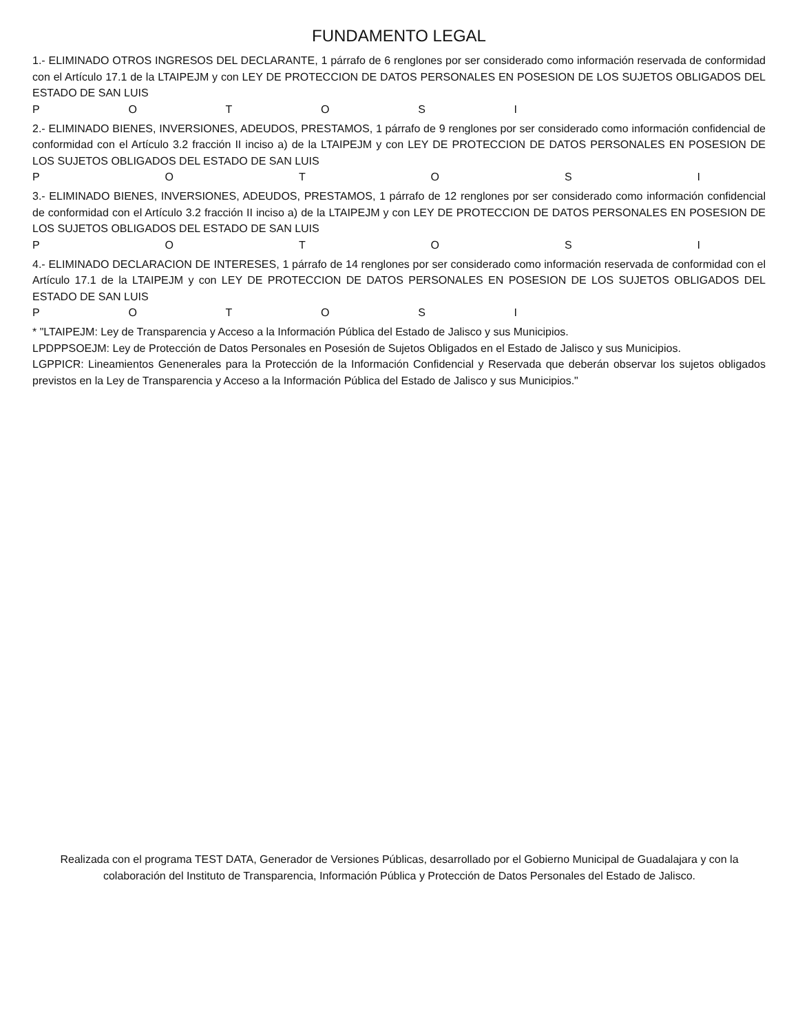FUNDAMENTO LEGAL
1.- ELIMINADO OTROS INGRESOS DEL DECLARANTE, 1 párrafo de 6 renglones por ser considerado como información reservada de conformidad con el Artículo 17.1 de la LTAIPEJM y con LEY DE PROTECCION DE DATOS PERSONALES EN POSESION DE LOS SUJETOS OBLIGADOS DEL ESTADO DE SAN LUIS
P O T O S I
2.- ELIMINADO BIENES, INVERSIONES, ADEUDOS, PRESTAMOS, 1 párrafo de 9 renglones por ser considerado como información confidencial de conformidad con el Artículo 3.2 fracción II inciso a) de la LTAIPEJM y con LEY DE PROTECCION DE DATOS PERSONALES EN POSESION DE LOS SUJETOS OBLIGADOS DEL ESTADO DE SAN LUIS
P O T O S I
3.- ELIMINADO BIENES, INVERSIONES, ADEUDOS, PRESTAMOS, 1 párrafo de 12 renglones por ser considerado como información confidencial de conformidad con el Artículo 3.2 fracción II inciso a) de la LTAIPEJM y con LEY DE PROTECCION DE DATOS PERSONALES EN POSESION DE LOS SUJETOS OBLIGADOS DEL ESTADO DE SAN LUIS
P O T O S I
4.- ELIMINADO DECLARACION DE INTERESES, 1 párrafo de 14 renglones por ser considerado como información reservada de conformidad con el Artículo 17.1 de la LTAIPEJM y con LEY DE PROTECCION DE DATOS PERSONALES EN POSESION DE LOS SUJETOS OBLIGADOS DEL ESTADO DE SAN LUIS
P O T O S I
* "LTAIPEJM: Ley de Transparencia y Acceso a la Información Pública del Estado de Jalisco y sus Municipios.
LPDPPSOEJM: Ley de Protección de Datos Personales en Posesión de Sujetos Obligados en el Estado de Jalisco y sus Municipios.
LGPPICR: Lineamientos Genenerales para la Protección de la Información Confidencial y Reservada que deberán observar los sujetos obligados previstos en la Ley de Transparencia y Acceso a la Información Pública del Estado de Jalisco y sus Municipios."
Realizada con el programa TEST DATA, Generador de Versiones Públicas, desarrollado por el Gobierno Municipal de Guadalajara y con la colaboración del Instituto de Transparencia, Información Pública y Protección de Datos Personales del Estado de Jalisco.